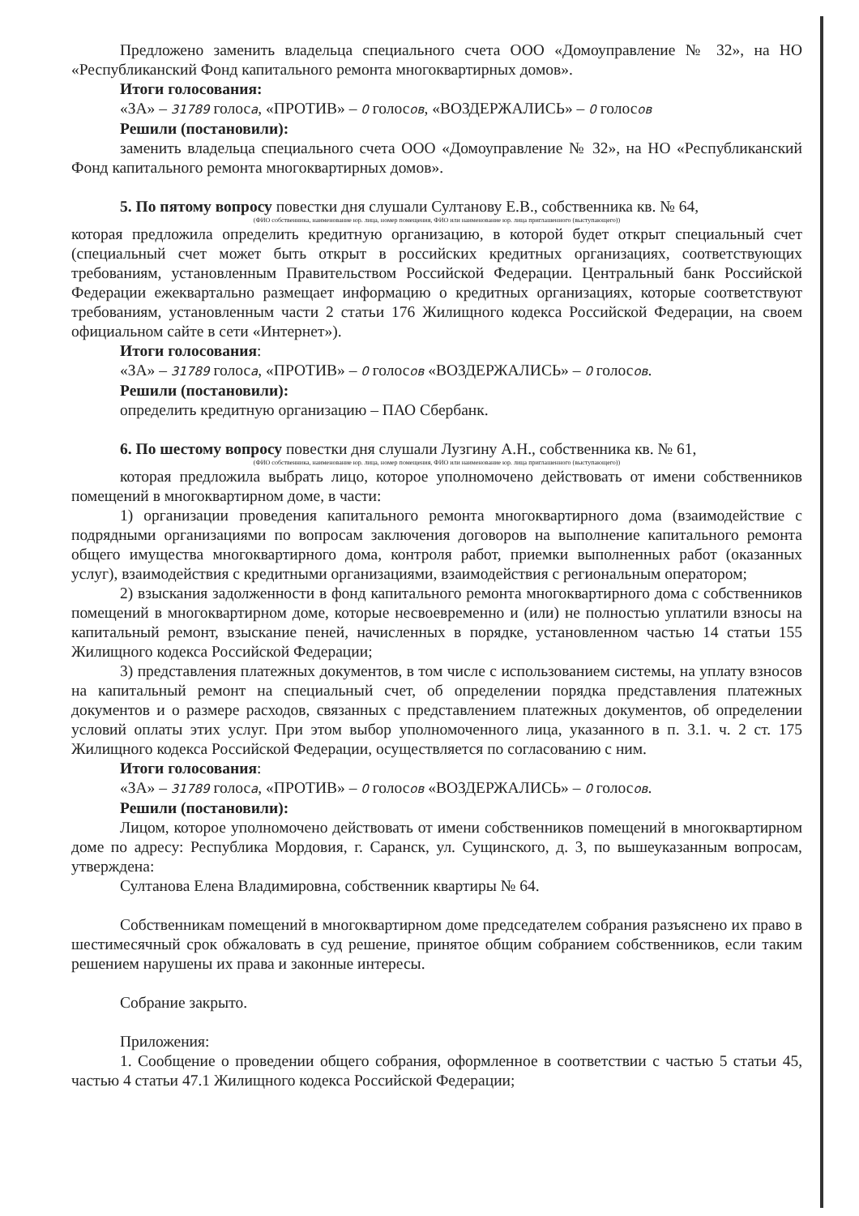Предложено заменить владельца специального счета ООО «Домоуправление № 32», на НО «Республиканский Фонд капитального ремонта многоквартирных домов».
Итоги голосования:
«ЗА» – 31789 голоса, «ПРОТИВ» – 0 голосов, «ВОЗДЕРЖАЛИСЬ» – 0 голосов
Решили (постановили):
заменить владельца специального счета ООО «Домоуправление № 32», на НО «Республиканский Фонд капитального ремонта многоквартирных домов».
5. По пятому вопросу повестки дня слушали Султанову Е.В., собственника кв. № 64,
(ФИО собственника, наименование юр. лица, номер помещения, ФИО или наименование юр. лица приглашенного (выступающего))
которая предложила определить кредитную организацию, в которой будет открыт специальный счет (специальный счет может быть открыт в российских кредитных организациях, соответствующих требованиям, установленным Правительством Российской Федерации. Центральный банк Российской Федерации ежеквартально размещает информацию о кредитных организациях, которые соответствуют требованиям, установленным части 2 статьи 176 Жилищного кодекса Российской Федерации, на своем официальном сайте в сети «Интернет»).
Итоги голосования:
«ЗА» – 31789 голоса, «ПРОТИВ» – 0 голосов «ВОЗДЕРЖАЛИСЬ» – 0 голосов.
Решили (постановили):
определить кредитную организацию – ПАО Сбербанк.
6. По шестому вопросу повестки дня слушали Лузгину А.Н., собственника кв. № 61,
(ФИО собственника, наименование юр. лица, номер помещения, ФИО или наименование юр. лица приглашенного (выступающего))
которая предложила выбрать лицо, которое уполномочено действовать от имени собственников помещений в многоквартирном доме, в части:
1) организации проведения капитального ремонта многоквартирного дома (взаимодействие с подрядными организациями по вопросам заключения договоров на выполнение капитального ремонта общего имущества многоквартирного дома, контроля работ, приемки выполненных работ (оказанных услуг), взаимодействия с кредитными организациями, взаимодействия с региональным оператором;
2) взыскания задолженности в фонд капитального ремонта многоквартирного дома с собственников помещений в многоквартирном доме, которые несвоевременно и (или) не полностью уплатили взносы на капитальный ремонт, взыскание пеней, начисленных в порядке, установленном частью 14 статьи 155 Жилищного кодекса Российской Федерации;
3) представления платежных документов, в том числе с использованием системы, на уплату взносов на капитальный ремонт на специальный счет, об определении порядка представления платежных документов и о размере расходов, связанных с представлением платежных документов, об определении условий оплаты этих услуг. При этом выбор уполномоченного лица, указанного в п. 3.1. ч. 2 ст. 175 Жилищного кодекса Российской Федерации, осуществляется по согласованию с ним.
Итоги голосования:
«ЗА» – 31789 голоса, «ПРОТИВ» – 0 голосов «ВОЗДЕРЖАЛИСЬ» – 0 голосов.
Решили (постановили):
Лицом, которое уполномочено действовать от имени собственников помещений в многоквартирном доме по адресу: Республика Мордовия, г. Саранск, ул. Сущинского, д. 3, по вышеуказанным вопросам, утверждена:
Султанова Елена Владимировна, собственник квартиры № 64.
Собственникам помещений в многоквартирном доме председателем собрания разъяснено их право в шестимесячный срок обжаловать в суд решение, принятое общим собранием собственников, если таким решением нарушены их права и законные интересы.
Собрание закрыто.
Приложения:
1. Сообщение о проведении общего собрания, оформленное в соответствии с частью 5 статьи 45, частью 4 статьи 47.1 Жилищного кодекса Российской Федерации;